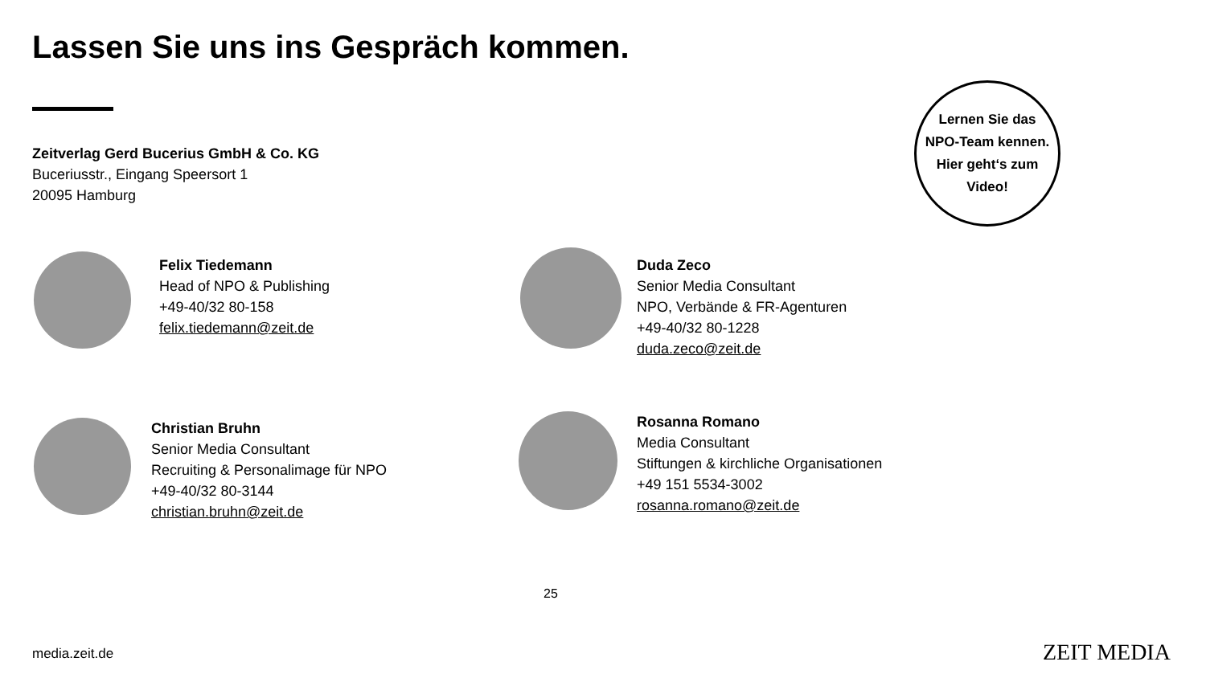Lassen Sie uns ins Gespräch kommen.
Zeitverlag Gerd Bucerius GmbH & Co. KG
Buceriusstr., Eingang Speersort 1
20095 Hamburg
Lernen Sie das
NPO-Team kennen.
Hier geht‘s zum
Video!
Felix Tiedemann
Head of NPO & Publishing
+49-40/32 80-158
felix.tiedemann@zeit.de
Duda Zeco
Senior Media Consultant
NPO, Verbände & FR-Agenturen
+49-40/32 80-1228
duda.zeco@zeit.de
Christian Bruhn
Senior Media Consultant
Recruiting & Personalimage für NPO
+49-40/32 80-3144
christian.bruhn@zeit.de
Rosanna Romano
Media Consultant
Stiftungen & kirchliche Organisationen
+49 151 5534-3002
rosanna.romano@zeit.de
25
media.zeit.de ZEIT MEDIA